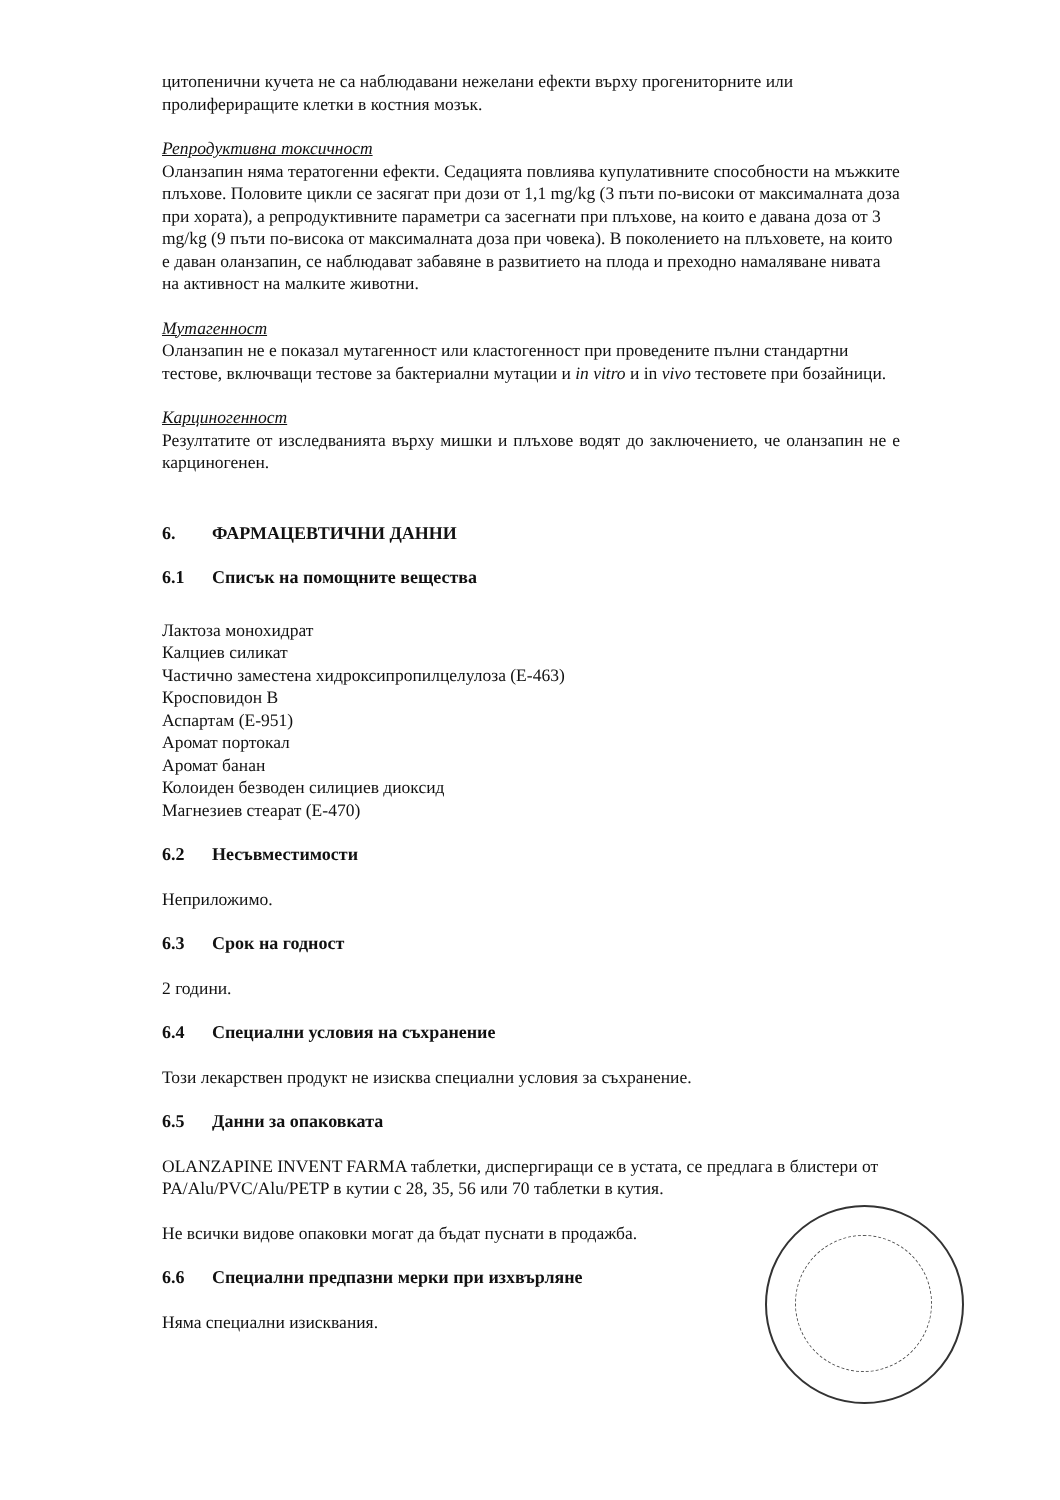цитопенични кучета не са наблюдавани нежелани ефекти върху прогениторните или пролифериращите клетки в костния мозък.
Репродуктивна токсичност
Оланзапин няма тератогенни ефекти. Седацията повлиява купулативните способности на мъжките плъхове. Половите цикли се засягат при дози от 1,1 mg/kg (3 пъти по-високи от максималната доза при хората), а репродуктивните параметри са засегнати при плъхове, на които е давана доза от 3 mg/kg (9 пъти по-висока от максималната доза при човека). В поколението на плъховете, на които е даван оланзапин, се наблюдават забавяне в развитието на плода и преходно намаляване нивата на активност на малките животни.
Мутагенност
Оланзапин не е показал мутагенност или кластогенност при проведените пълни стандартни тестове, включващи тестове за бактериални мутации и in vitro и in vivo тестовете при бозайници.
Карциногенност
Резултатите от изследванията върху мишки и плъхове водят до заключението, че оланзапин не е карциногенен.
6. ФАРМАЦЕВТИЧНИ ДАННИ
6.1 Списък на помощните вещества
Лактоза монохидрат
Калциев силикат
Частично заместена хидроксипропилцелулоза (Е-463)
Кросповидон В
Аспартам (Е-951)
Аромат портокал
Аромат банан
Колоиден безводен силициев диоксид
Магнезиев стеарат (Е-470)
6.2 Несъвместимости
Неприложимо.
6.3 Срок на годност
2 години.
6.4 Специални условия на съхранение
Този лекарствен продукт не изисква специални условия за съхранение.
6.5 Данни за опаковката
OLANZAPINE INVENT FARMA таблетки, диспергиращи се в устата, се предлага в блистери от PA/Alu/PVC/Alu/PETP в кутии с 28, 35, 56 или 70 таблетки в кутия.
Не всички видове опаковки могат да бъдат пуснати в продажба.
6.6 Специални предпазни мерки при изхвърляне
Няма специални изисквания.